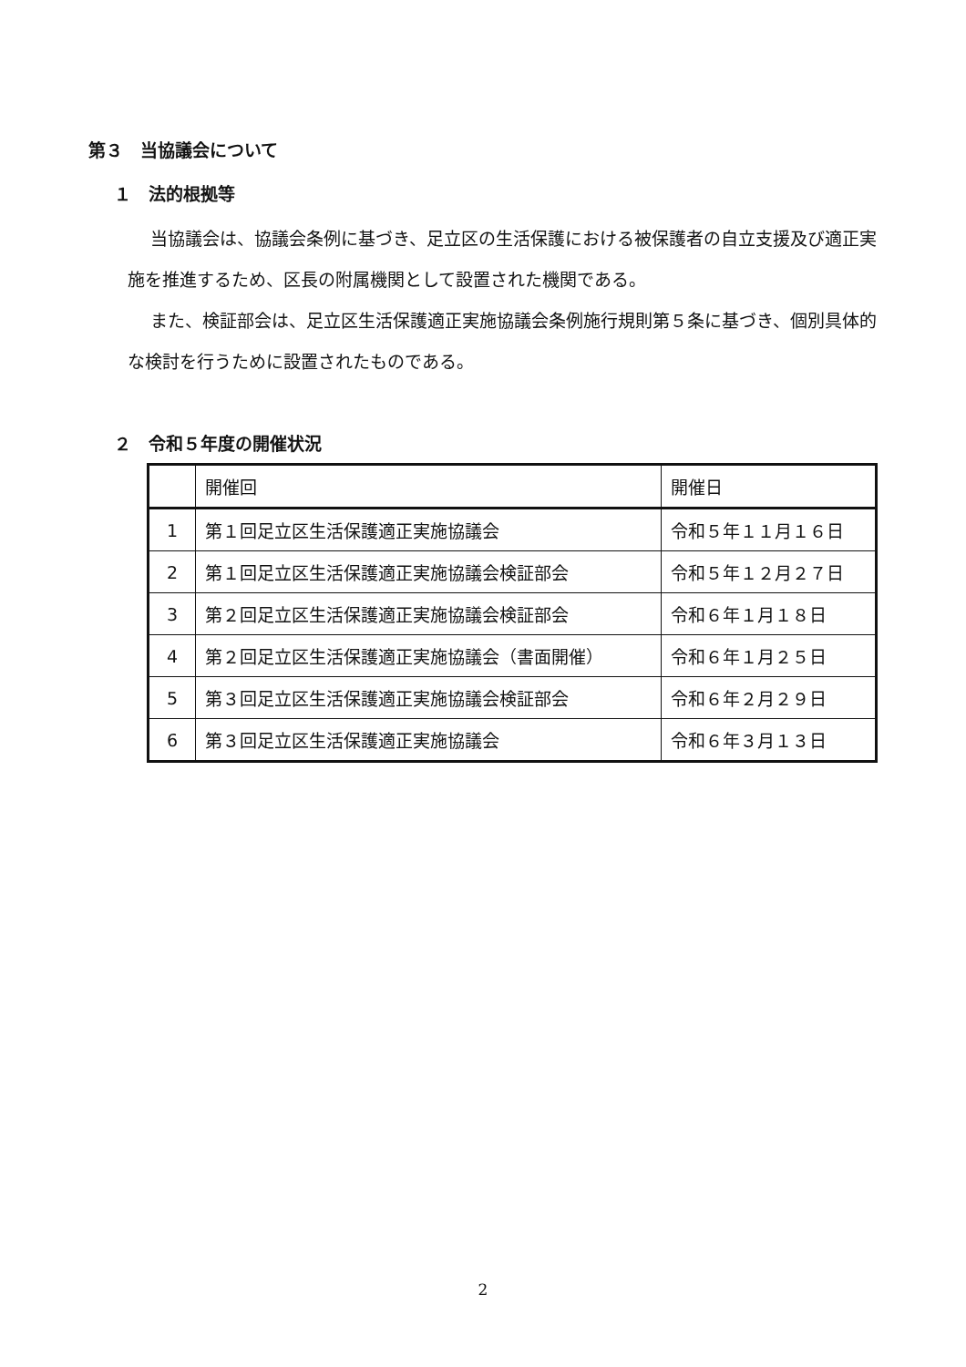第３　当協議会について
１　法的根拠等
当協議会は、協議会条例に基づき、足立区の生活保護における被保護者の自立支援及び適正実施を推進するため、区長の附属機関として設置された機関である。
また、検証部会は、足立区生活保護適正実施協議会条例施行規則第５条に基づき、個別具体的な検討を行うために設置されたものである。
２　令和５年度の開催状況
| | 開催回 | 開催日 |
| --- | --- | --- |
| 1 | 第１回足立区生活保護適正実施協議会 | 令和５年１１月１６日 |
| 2 | 第１回足立区生活保護適正実施協議会検証部会 | 令和５年１２月２７日 |
| 3 | 第２回足立区生活保護適正実施協議会検証部会 | 令和６年１月１８日 |
| 4 | 第２回足立区生活保護適正実施協議会（書面開催） | 令和６年１月２５日 |
| 5 | 第３回足立区生活保護適正実施協議会検証部会 | 令和６年２月２９日 |
| 6 | 第３回足立区生活保護適正実施協議会 | 令和６年３月１３日 |
2